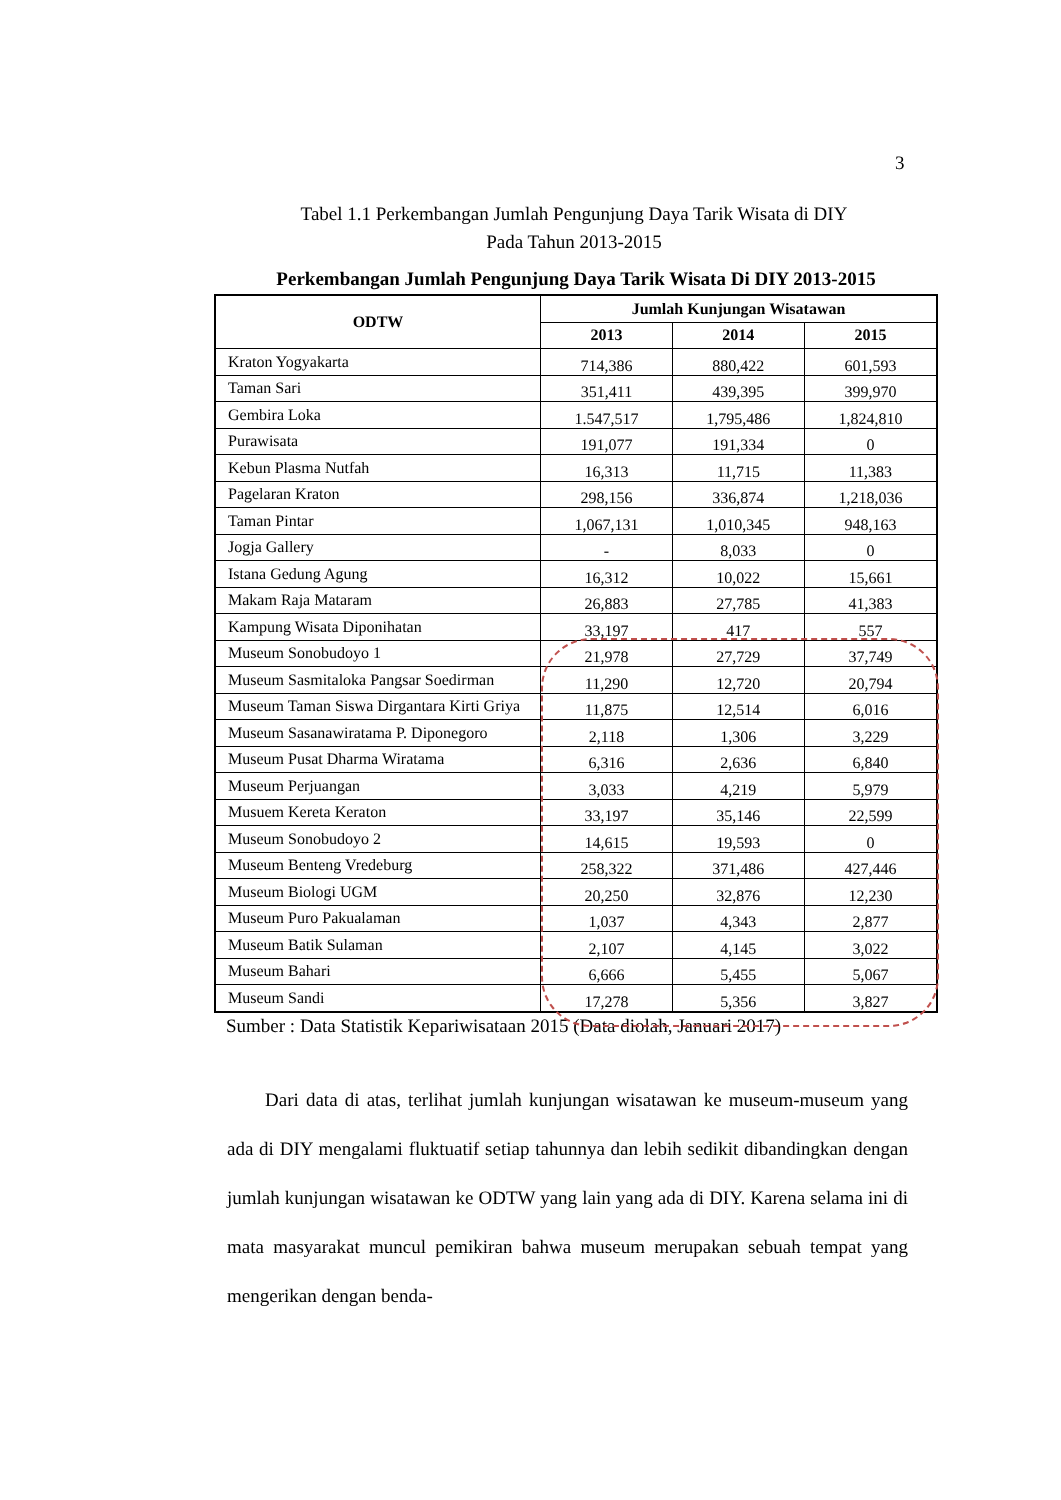3
Tabel 1.1 Perkembangan Jumlah Pengunjung Daya Tarik Wisata di DIY
Pada Tahun 2013-2015
Perkembangan Jumlah Pengunjung Daya Tarik Wisata Di DIY 2013-2015
| ODTW | Jumlah Kunjungan Wisatawan | | |
| --- | --- | --- | --- |
| | 2013 | 2014 | 2015 |
| Kraton Yogyakarta | 714,386 | 880,422 | 601,593 |
| Taman Sari | 351,411 | 439,395 | 399,970 |
| Gembira Loka | 1.547,517 | 1,795,486 | 1,824,810 |
| Purawisata | 191,077 | 191,334 | 0 |
| Kebun Plasma Nutfah | 16,313 | 11,715 | 11,383 |
| Pagelaran Kraton | 298,156 | 336,874 | 1,218,036 |
| Taman Pintar | 1,067,131 | 1,010,345 | 948,163 |
| Jogja Gallery | - | 8,033 | 0 |
| Istana Gedung Agung | 16,312 | 10,022 | 15,661 |
| Makam Raja Mataram | 26,883 | 27,785 | 41,383 |
| Kampung Wisata Diponihatan | 33,197 | 417 | 557 |
| Museum Sonobudoyo 1 | 21,978 | 27,729 | 37,749 |
| Museum Sasmitaloka Pangsar Soedirman | 11,290 | 12,720 | 20,794 |
| Museum Taman Siswa Dirgantara Kirti Griya | 11,875 | 12,514 | 6,016 |
| Museum Sasanawiratama P. Diponegoro | 2,118 | 1,306 | 3,229 |
| Museum Pusat Dharma Wiratama | 6,316 | 2,636 | 6,840 |
| Museum Perjuangan | 3,033 | 4,219 | 5,979 |
| Musuem Kereta Keraton | 33,197 | 35,146 | 22,599 |
| Museum Sonobudoyo 2 | 14,615 | 19,593 | 0 |
| Museum Benteng Vredeburg | 258,322 | 371,486 | 427,446 |
| Museum Biologi UGM | 20,250 | 32,876 | 12,230 |
| Museum Puro Pakualaman | 1,037 | 4,343 | 2,877 |
| Museum Batik Sulaman | 2,107 | 4,145 | 3,022 |
| Museum Bahari | 6,666 | 5,455 | 5,067 |
| Museum Sandi | 17,278 | 5,356 | 3,827 |
Sumber : Data Statistik Kepariwisataan 2015 (Data diolah, Januari 2017)
Dari data di atas, terlihat jumlah kunjungan wisatawan ke museum-museum yang ada di DIY mengalami fluktuatif setiap tahunnya dan lebih sedikit dibandingkan dengan jumlah kunjungan wisatawan ke ODTW yang lain yang ada di DIY. Karena selama ini di mata masyarakat muncul pemikiran bahwa museum merupakan sebuah tempat yang mengerikan dengan benda-